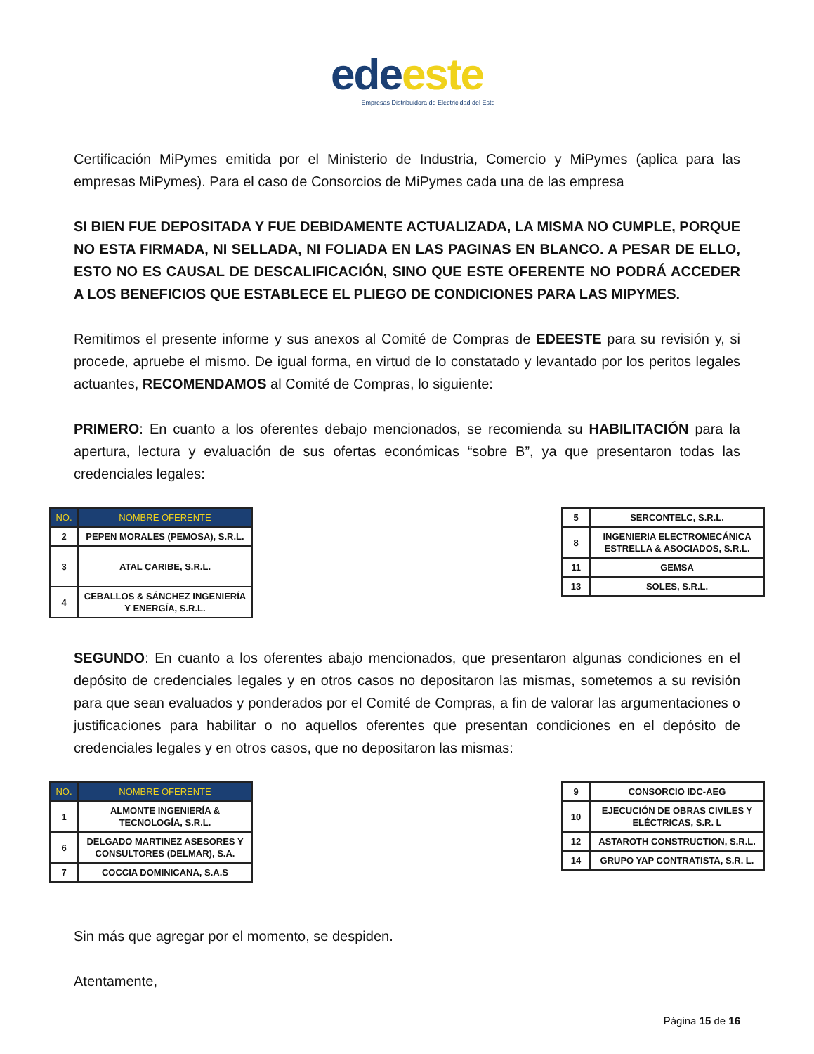ede este
Empresas Distribuidora de Electricidad del Este
Certificación MiPymes emitida por el Ministerio de Industria, Comercio y MiPymes (aplica para las empresas MiPymes). Para el caso de Consorcios de MiPymes cada una de las empresa
SI BIEN FUE DEPOSITADA Y FUE DEBIDAMENTE ACTUALIZADA, LA MISMA NO CUMPLE, PORQUE NO ESTA FIRMADA, NI SELLADA, NI FOLIADA EN LAS PAGINAS EN BLANCO. A PESAR DE ELLO, ESTO NO ES CAUSAL DE DESCALIFICACIÓN, SINO QUE ESTE OFERENTE NO PODRÁ ACCEDER A LOS BENEFICIOS QUE ESTABLECE EL PLIEGO DE CONDICIONES PARA LAS MIPYMES.
Remitimos el presente informe y sus anexos al Comité de Compras de EDEESTE para su revisión y, si procede, apruebe el mismo. De igual forma, en virtud de lo constatado y levantado por los peritos legales actuantes, RECOMENDAMOS al Comité de Compras, lo siguiente:
PRIMERO: En cuanto a los oferentes debajo mencionados, se recomienda su HABILITACIÓN para la apertura, lectura y evaluación de sus ofertas económicas “sobre B”, ya que presentaron todas las credenciales legales:
| NO. | NOMBRE OFERENTE |
| --- | --- |
| 2 | PEPEN MORALES (PEMOSA), S.R.L. |
| 3 | ATAL CARIBE, S.R.L. |
| 4 | CEBALLOS & SÁNCHEZ INGENIERÍA Y ENERGÍA, S.R.L. |
| 5 | SERCONTELC, S.R.L. |
| 8 | INGENIERIA ELECTROMECÁNICA ESTRELLA & ASOCIADOS, S.R.L. |
| 11 | GEMSA |
| 13 | SOLES, S.R.L. |
SEGUNDO: En cuanto a los oferentes abajo mencionados, que presentaron algunas condiciones en el depósito de credenciales legales y en otros casos no depositaron las mismas, sometemos a su revisión para que sean evaluados y ponderados por el Comité de Compras, a fin de valorar las argumentaciones o justificaciones para habilitar o no aquellos oferentes que presentan condiciones en el depósito de credenciales legales y en otros casos, que no depositaron las mismas:
| NO. | NOMBRE OFERENTE |
| --- | --- |
| 1 | ALMONTE INGENIERÍA & TECNOLOGÍA, S.R.L. |
| 6 | DELGADO MARTINEZ ASESORES Y CONSULTORES (DELMAR), S.A. |
| 7 | COCCIA DOMINICANA, S.A.S |
| 9 | CONSORCIO IDC-AEG |
| 10 | EJECUCIÓN DE OBRAS CIVILES Y ELÉCTRICAS, S.R. L |
| 12 | ASTAROTH CONSTRUCTION, S.R.L. |
| 14 | GRUPO YAP CONTRATISTA, S.R. L. |
Sin más que agregar por el momento, se despiden.
Atentamente,
Página 15 de 16